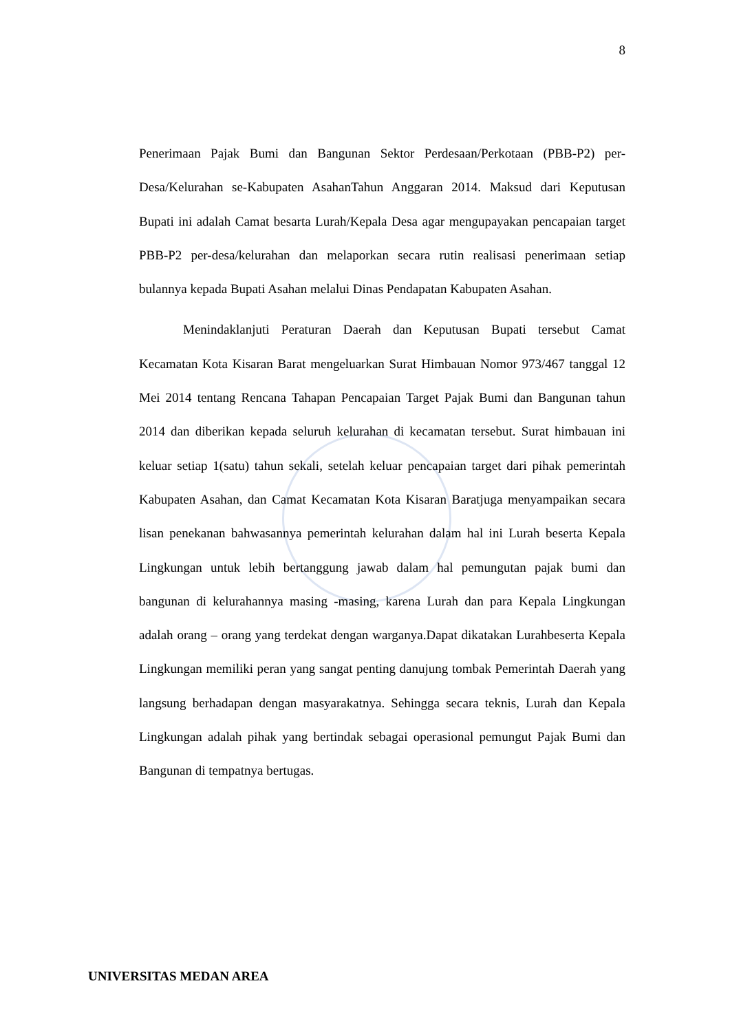8
Penerimaan Pajak Bumi dan Bangunan Sektor Perdesaan/Perkotaan (PBB-P2) per-Desa/Kelurahan se-Kabupaten AsahanTahun Anggaran 2014. Maksud dari Keputusan Bupati ini adalah Camat besarta Lurah/Kepala Desa agar mengupayakan pencapaian target PBB-P2 per-desa/kelurahan dan melaporkan secara rutin realisasi penerimaan setiap bulannya kepada Bupati Asahan melalui Dinas Pendapatan Kabupaten Asahan.
Menindaklanjuti Peraturan Daerah dan Keputusan Bupati tersebut Camat Kecamatan Kota Kisaran Barat mengeluarkan Surat Himbauan Nomor 973/467 tanggal 12 Mei 2014 tentang Rencana Tahapan Pencapaian Target Pajak Bumi dan Bangunan tahun 2014 dan diberikan kepada seluruh kelurahan di kecamatan tersebut. Surat himbauan ini keluar setiap 1(satu) tahun sekali, setelah keluar pencapaian target dari pihak pemerintah Kabupaten Asahan, dan Camat Kecamatan Kota Kisaran Baratjuga menyampaikan secara lisan penekanan bahwasannya pemerintah kelurahan dalam hal ini Lurah beserta Kepala Lingkungan untuk lebih bertanggung jawab dalam hal pemungutan pajak bumi dan bangunan di kelurahannya masing -masing, karena Lurah dan para Kepala Lingkungan adalah orang – orang yang terdekat dengan warganya.Dapat dikatakan Lurahbeserta Kepala Lingkungan memiliki peran yang sangat penting danujung tombak Pemerintah Daerah yang langsung berhadapan dengan masyarakatnya. Sehingga secara teknis, Lurah dan Kepala Lingkungan adalah pihak yang bertindak sebagai operasional pemungut Pajak Bumi dan Bangunan di tempatnya bertugas.
UNIVERSITAS MEDAN AREA